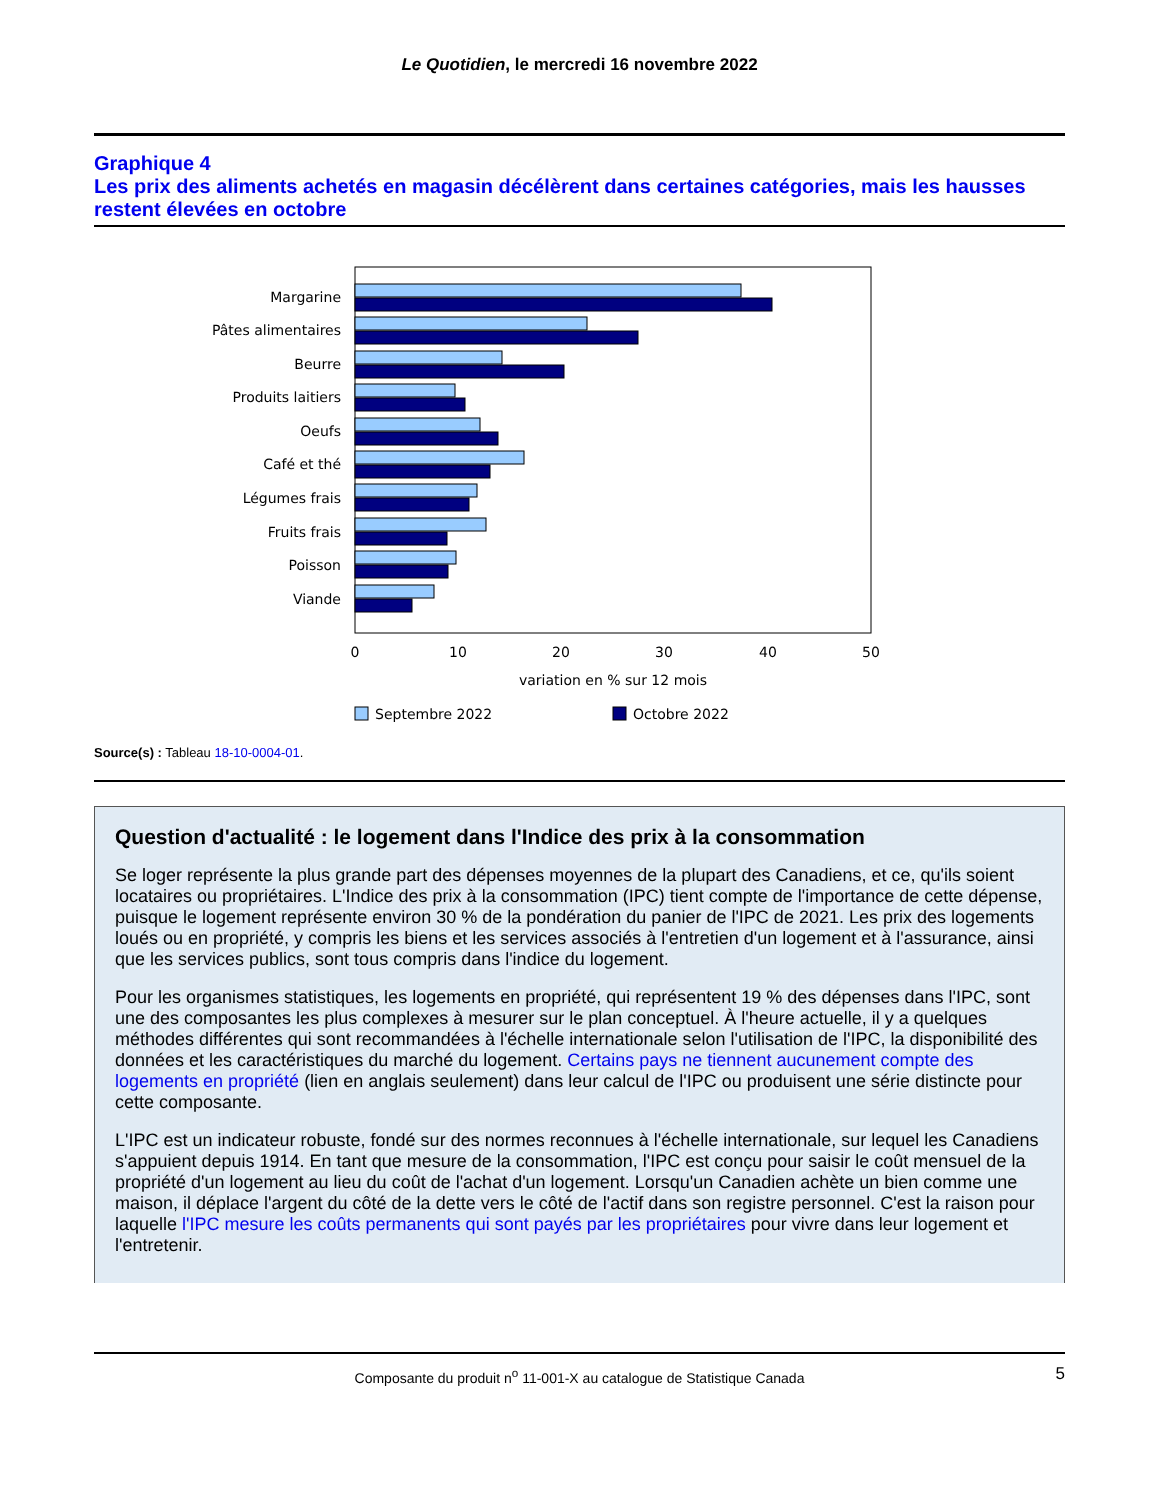Le Quotidien, le mercredi 16 novembre 2022
Graphique 4
Les prix des aliments achetés en magasin décélèrent dans certaines catégories, mais les hausses restent élevées en octobre
Margarine
Pâtes alimentaires
Beurre
Produits laitiers
Oeufs
Café et thé
Légumes frais
Fruits frais
Poisson
Viande
0
10
20
30
40
50
variation en % sur 12 mois
Septembre 2022
Octobre 2022
Source(s) : Tableau 18-10-0004-01.
Question d'actualité : le logement dans l'Indice des prix à la consommation
Se loger représente la plus grande part des dépenses moyennes de la plupart des Canadiens, et ce, qu'ils soient locataires ou propriétaires. L'Indice des prix à la consommation (IPC) tient compte de l'importance de cette dépense, puisque le logement représente environ 30 % de la pondération du panier de l'IPC de 2021. Les prix des logements loués ou en propriété, y compris les biens et les services associés à l'entretien d'un logement et à l'assurance, ainsi que les services publics, sont tous compris dans l'indice du logement.
Pour les organismes statistiques, les logements en propriété, qui représentent 19 % des dépenses dans l'IPC, sont une des composantes les plus complexes à mesurer sur le plan conceptuel. À l'heure actuelle, il y a quelques méthodes différentes qui sont recommandées à l'échelle internationale selon l'utilisation de l'IPC, la disponibilité des données et les caractéristiques du marché du logement. Certains pays ne tiennent aucunement compte des logements en propriété (lien en anglais seulement) dans leur calcul de l'IPC ou produisent une série distincte pour cette composante.
L'IPC est un indicateur robuste, fondé sur des normes reconnues à l'échelle internationale, sur lequel les Canadiens s'appuient depuis 1914. En tant que mesure de la consommation, l'IPC est conçu pour saisir le coût mensuel de la propriété d'un logement au lieu du coût de l'achat d'un logement. Lorsqu'un Canadien achète un bien comme une maison, il déplace l'argent du côté de la dette vers le côté de l'actif dans son registre personnel. C'est la raison pour laquelle l'IPC mesure les coûts permanents qui sont payés par les propriétaires pour vivre dans leur logement et l'entretenir.
Composante du produit n<sup>o</sup> 11-001-X au catalogue de Statistique Canada 5